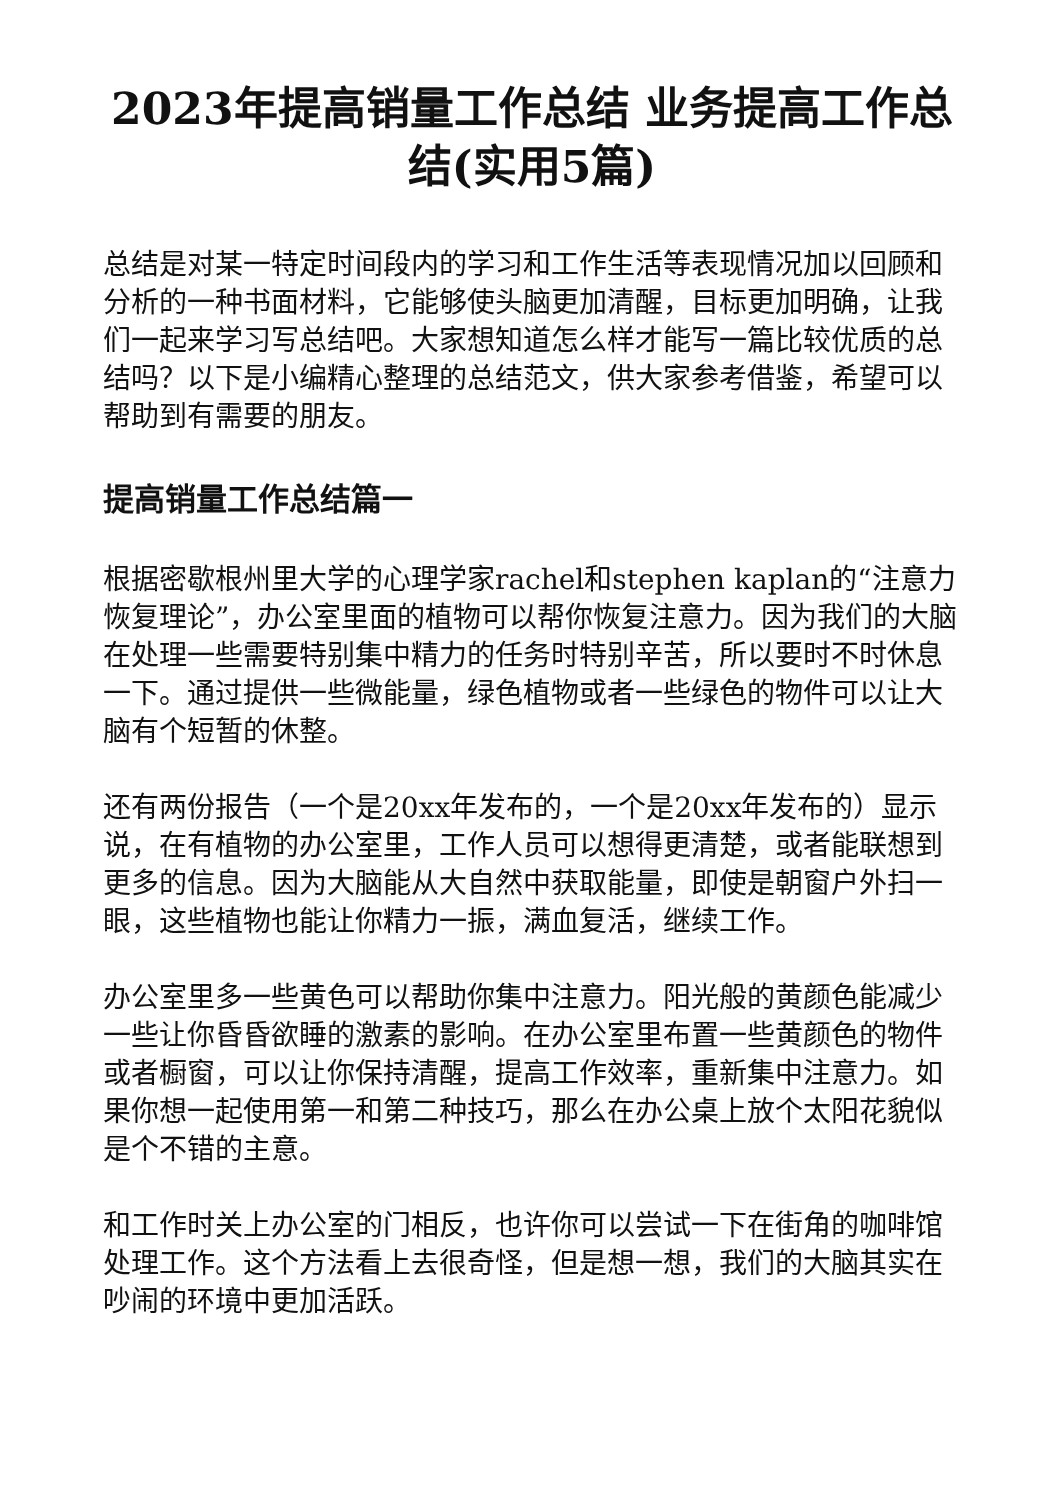2023年提高销量工作总结 业务提高工作总结(实用5篇)
总结是对某一特定时间段内的学习和工作生活等表现情况加以回顾和分析的一种书面材料，它能够使头脑更加清醒，目标更加明确，让我们一起来学习写总结吧。大家想知道怎么样才能写一篇比较优质的总结吗？以下是小编精心整理的总结范文，供大家参考借鉴，希望可以帮助到有需要的朋友。
提高销量工作总结篇一
根据密歇根州里大学的心理学家rachel和stephen kaplan的“注意力恢复理论”，办公室里面的植物可以帮你恢复注意力。因为我们的大脑在处理一些需要特别集中精力的任务时特别辛苦，所以要时不时休息一下。通过提供一些微能量，绿色植物或者一些绿色的物件可以让大脑有个短暂的休整。
还有两份报告（一个是20xx年发布的，一个是20xx年发布的）显示说，在有植物的办公室里，工作人员可以想得更清楚，或者能联想到更多的信息。因为大脑能从大自然中获取能量，即使是朝窗户外扫一眼，这些植物也能让你精力一振，满血复活，继续工作。
办公室里多一些黄色可以帮助你集中注意力。阳光般的黄颜色能减少一些让你昏昏欲睡的激素的影响。在办公室里布置一些黄颜色的物件或者橱窗，可以让你保持清醒，提高工作效率，重新集中注意力。如果你想一起使用第一和第二种技巧，那么在办公桌上放个太阳花貌似是个不错的主意。
和工作时关上办公室的门相反，也许你可以尝试一下在街角的咖啡馆处理工作。这个方法看上去很奇怪，但是想一想，我们的大脑其实在吵闹的环境中更加活跃。